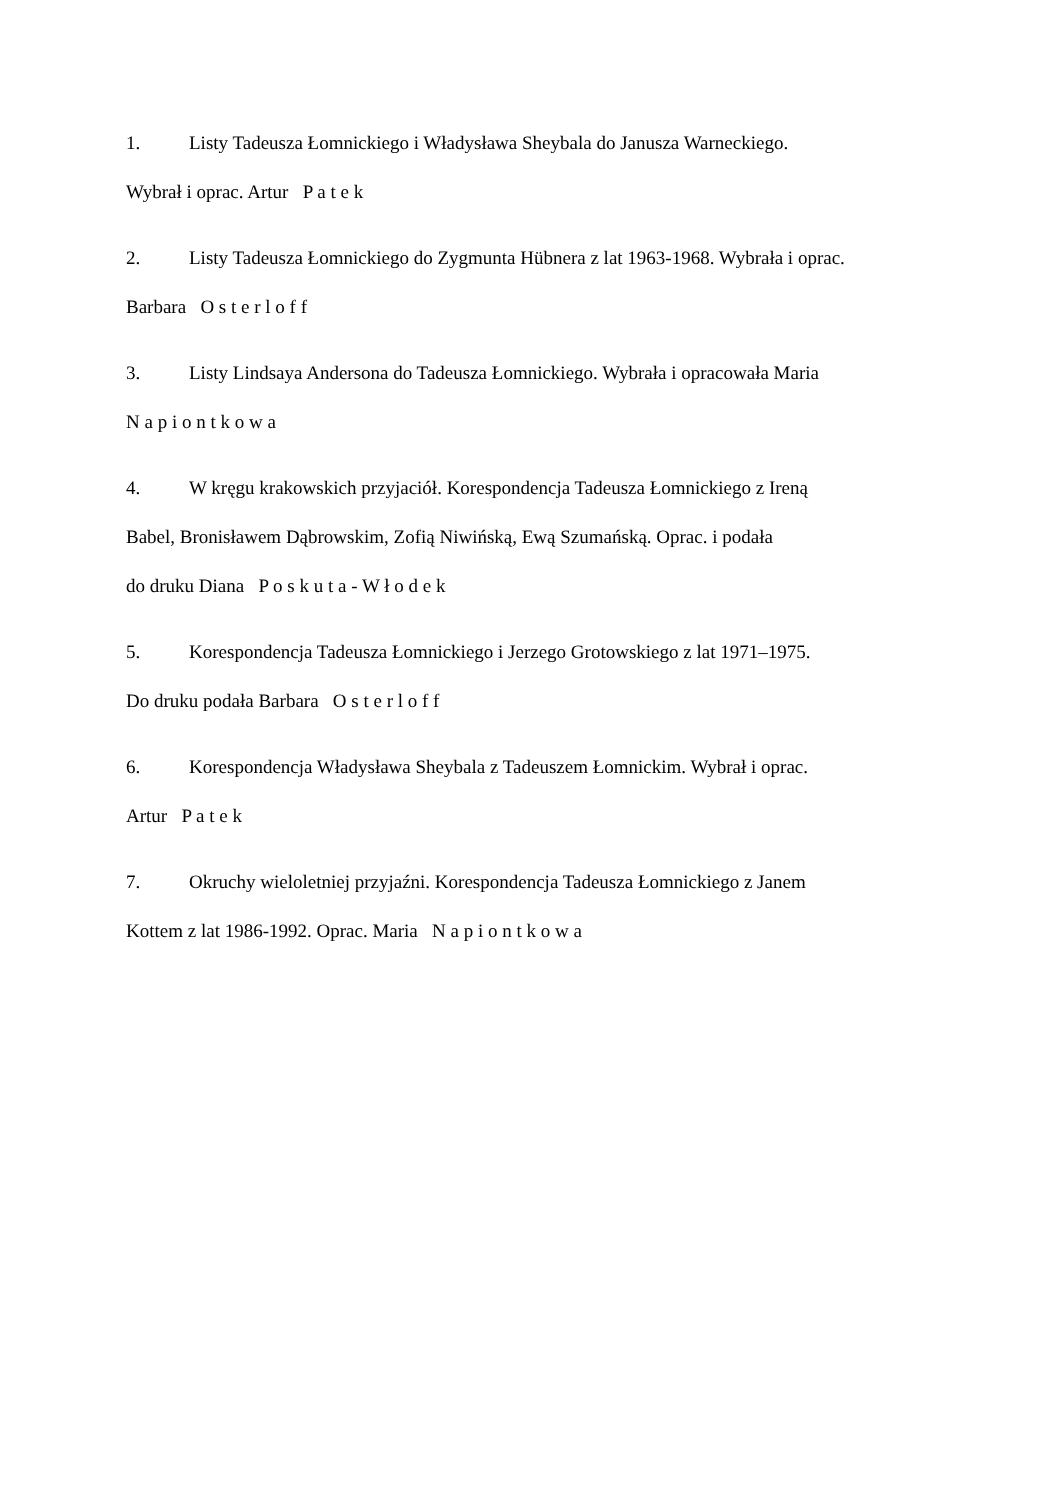1. Listy Tadeusza Łomnickiego i Władysława Sheybala do Janusza Warneckiego.
Wybrał i oprac. Artur P a t e k
2. Listy Tadeusza Łomnickiego do Zygmunta Hübnera z lat 1963-1968. Wybrała i oprac.
Barbara O s t e r l o f f
3. Listy Lindsaya Andersona do Tadeusza Łomnickiego. Wybrała i opracowała Maria
N a p i o n t k o w a
4. W kręgu krakowskich przyjaciół. Korespondencja Tadeusza Łomnickiego z Ireną
Babel, Bronisławem Dąbrowskim, Zofią Niwińską, Ewą Szumańską. Oprac. i podała
do druku Diana P o s k u t a - W ł o d e k
5. Korespondencja Tadeusza Łomnickiego i Jerzego Grotowskiego z lat 1971–1975.
Do druku podała Barbara O s t e r l o f f
6. Korespondencja Władysława Sheybala z Tadeuszem Łomnickim. Wybrał i oprac.
Artur P a t e k
7. Okruchy wieloletniej przyjaźni. Korespondencja Tadeusza Łomnickiego z Janem
Kottem z lat 1986-1992. Oprac. Maria N a p i o n t k o w a